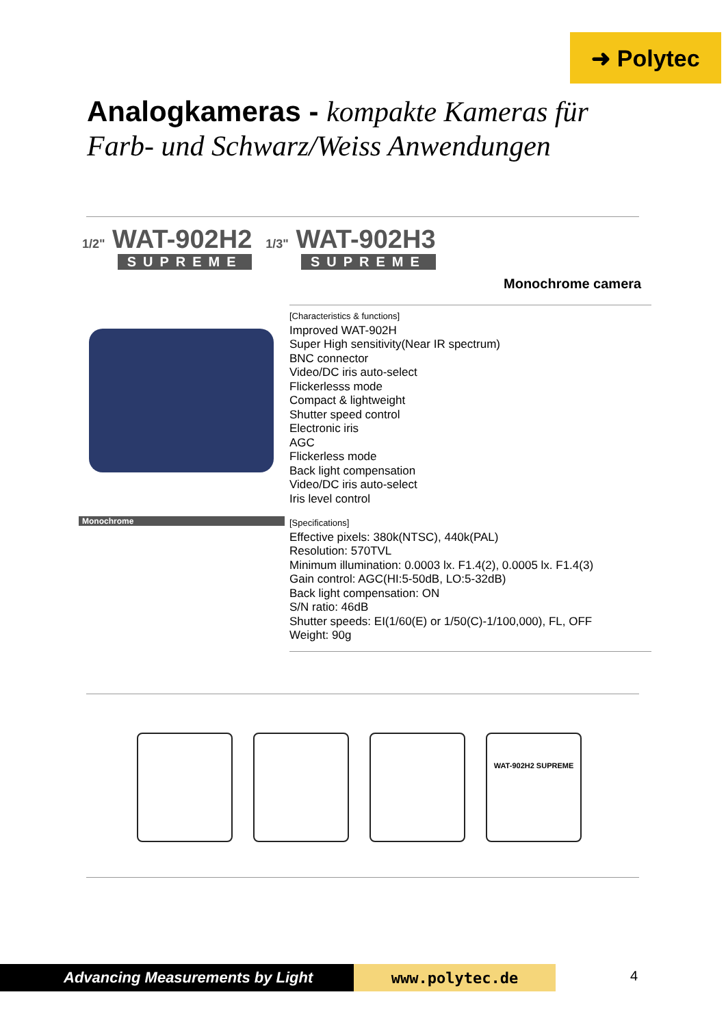➜ Polytec
Analogkameras - kompakte Kameras für
Farb- und Schwarz/Weiss Anwendungen
1/2" WAT-902H2
SUPREME
1/3" WAT-902H3
SUPREME
Monochrome camera
[Characteristics & functions]
Improved WAT-902H
Super High sensitivity(Near IR spectrum)
BNC connector
Video/DC iris auto-select
Flickerlesss mode
Compact & lightweight
Shutter speed control
Electronic iris
AGC
Flickerless mode
Back light compensation
Video/DC iris auto-select
Iris level control
Monochrome
[Specifications]
Effective pixels: 380k(NTSC), 440k(PAL)
Resolution: 570TVL
Minimum illumination: 0.0003 lx. F1.4(2), 0.0005 lx. F1.4(3)
Gain control: AGC(HI:5-50dB, LO:5-32dB)
Back light compensation: ON
S/N ratio: 46dB
Shutter speeds: EI(1/60(E) or 1/50(C)-1/100,000), FL, OFF
Weight: 90g
WAT-902H2 SUPREME
Advancing Measurements by Light www.polytec.de 4